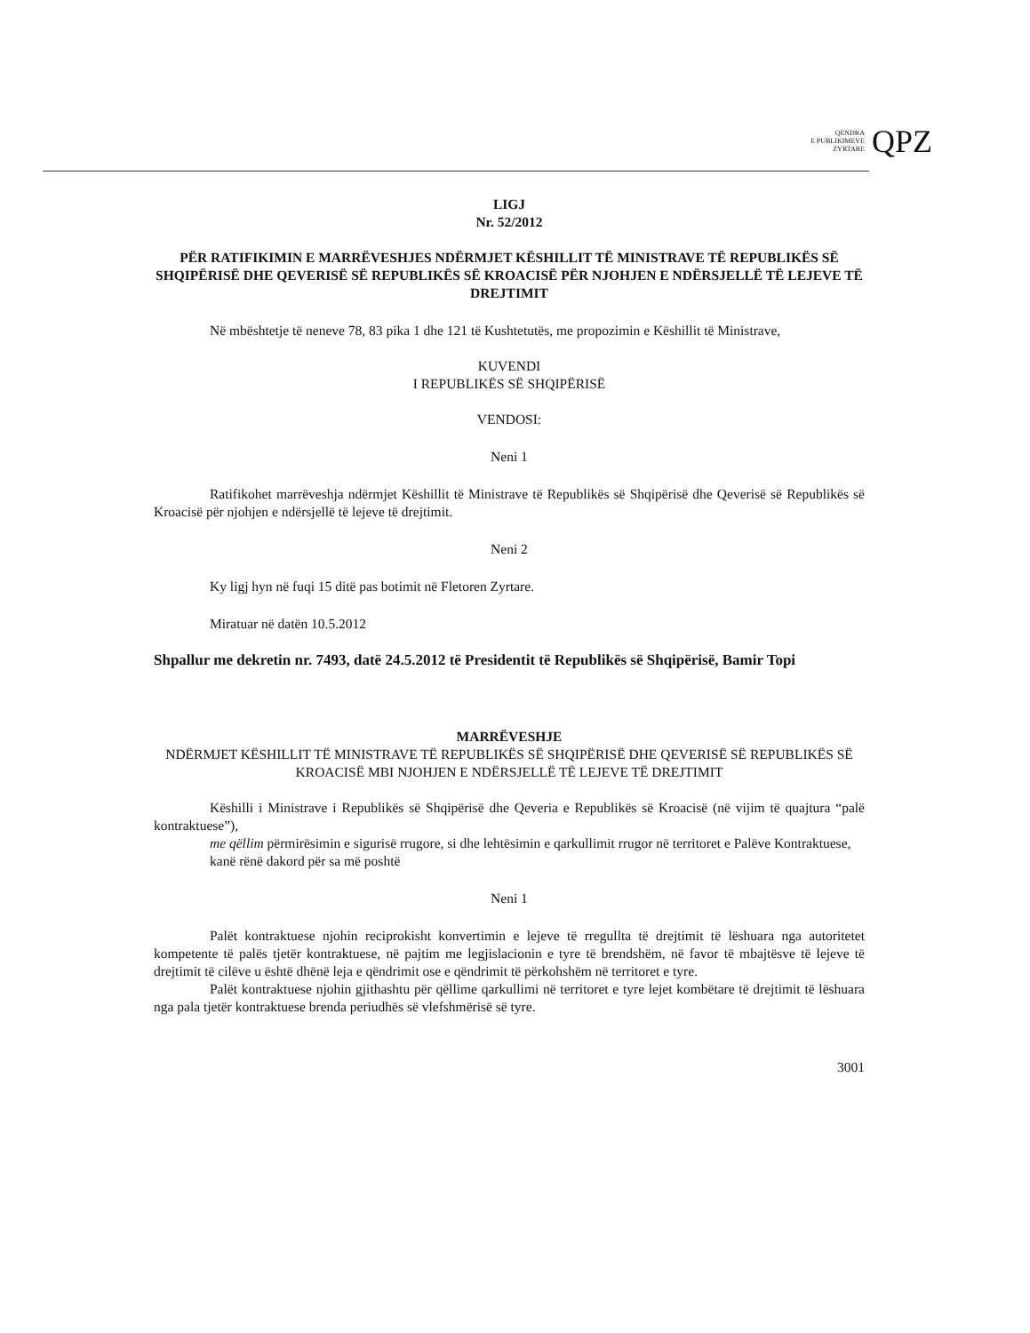QENDRA
E PUBLIKIMEVE
ZYRTARE
QPZ
LIGJ
Nr. 52/2012
PËR RATIFIKIMIN E MARRËVESHJES NDËRMJET KËSHILLIT TË MINISTRAVE TË REPUBLIKËS SË SHQIPËRISË DHE QEVERISË SË REPUBLIKËS SË KROACISË PËR NJOHJEN E NDËRSJELLË TË LEJEVE TË DREJTIMIT
Në mbështetje të neneve 78, 83 pika 1 dhe 121 të Kushtetutës, me propozimin e Këshillit të Ministrave,
KUVENDI
I REPUBLIKËS SË SHQIPËRISË
VENDOSI:
Neni 1
Ratifikohet marrëveshja ndërmjet Këshillit të Ministrave të Republikës së Shqipërisë dhe Qeverisë së Republikës së Kroacisë për njohjen e ndërsjellë të lejeve të drejtimit.
Neni 2
Ky ligj hyn në fuqi 15 ditë pas botimit në Fletoren Zyrtare.
Miratuar në datën 10.5.2012
Shpallur me dekretin nr. 7493, datë 24.5.2012 të Presidentit të Republikës së Shqipërisë, Bamir Topi
MARRËVESHJE
NDËRMJET KËSHILLIT TË MINISTRAVE TË REPUBLIKËS SË SHQIPËRISË DHE QEVERISË SË REPUBLIKËS SË KROACISË MBI NJOHJEN E NDËRSJELLË TË LEJEVE TË DREJTIMIT
Këshilli i Ministrave i Republikës së Shqipërisë dhe Qeveria e Republikës së Kroacisë (në vijim të quajtura “palë kontraktuese”),
me qëllim përmirësimin e sigurisë rrugore, si dhe lehtësimin e qarkullimit rrugor në territoret e Palëve Kontraktuese,
kanë rënë dakord për sa më poshtë
Neni 1
Palët kontraktuese njohin reciprokisht konvertimin e lejeve të rregullta të drejtimit të lëshuara nga autoritetet kompetente të palës tjetër kontraktuese, në pajtim me legjislacionin e tyre të brendshëm, në favor të mbajtësve të lejeve të drejtimit të cilëve u është dhënë leja e qëndrimit ose e qëndrimit të përkohshëm në territoret e tyre.
Palët kontraktuese njohin gjithashtu për qëllime qarkullimi në territoret e tyre lejet kombëtare të drejtimit të lëshuara nga pala tjetër kontraktuese brenda periudhës së vlefshmërisë së tyre.
3001